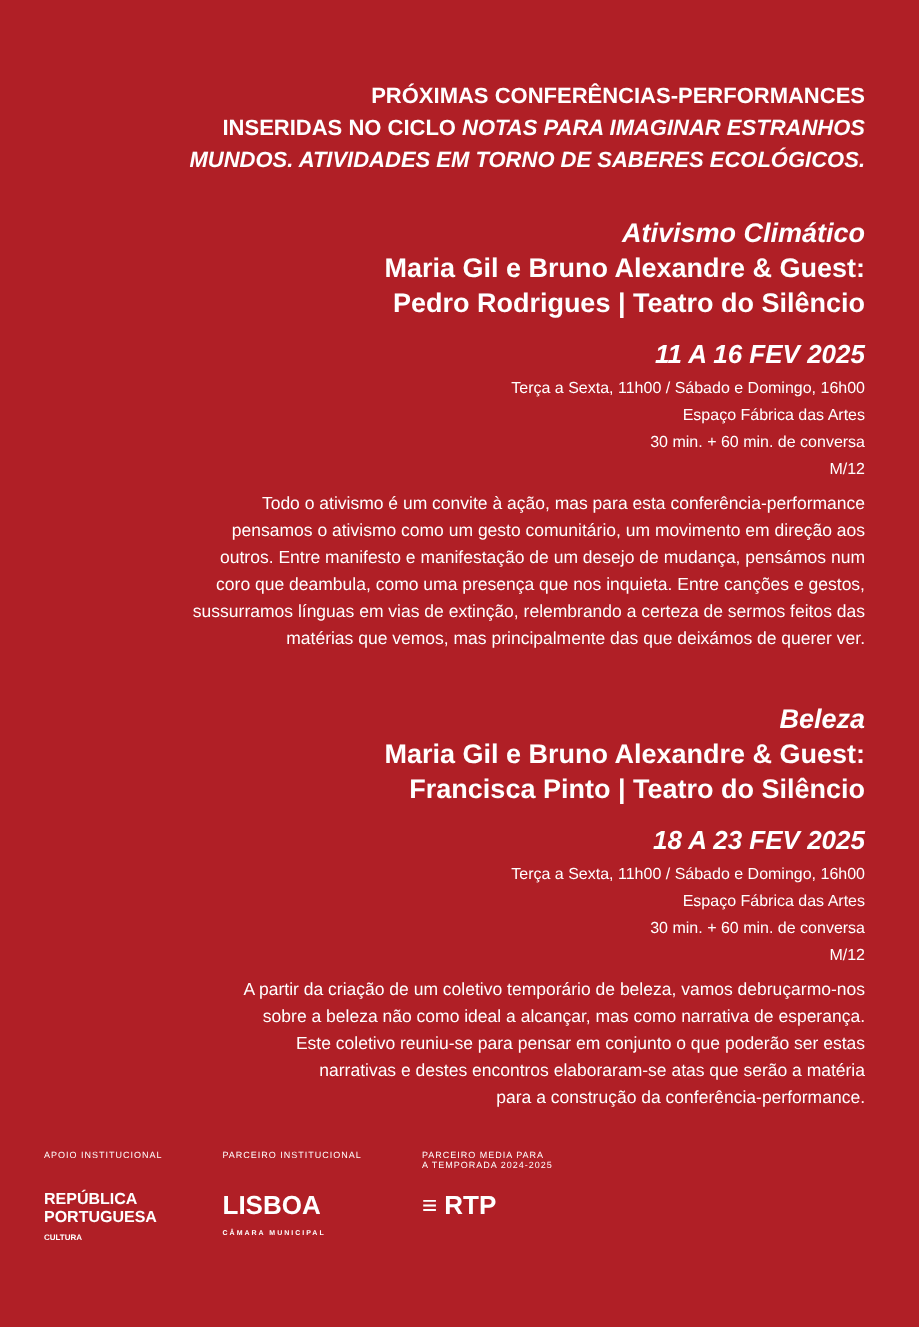PRÓXIMAS CONFERÊNCIAS-PERFORMANCES
INSERIDAS NO CICLO NOTAS PARA IMAGINAR ESTRANHOS
MUNDOS. ATIVIDADES EM TORNO DE SABERES ECOLÓGICOS.
Ativismo Climático
Maria Gil e Bruno Alexandre & Guest:
Pedro Rodrigues | Teatro do Silêncio
11 A 16 FEV 2025
Terça a Sexta, 11h00 / Sábado e Domingo, 16h00
Espaço Fábrica das Artes
30 min. + 60 min. de conversa
M/12
Todo o ativismo é um convite à ação, mas para esta conferência-performance
pensamos o ativismo como um gesto comunitário, um movimento em direção aos
outros. Entre manifesto e manifestação de um desejo de mudança, pensámos num
coro que deambula, como uma presença que nos inquieta. Entre canções e gestos,
sussurramos línguas em vias de extinção, relembrando a certeza de sermos feitos das
matérias que vemos, mas principalmente das que deixámos de querer ver.
Beleza
Maria Gil e Bruno Alexandre & Guest:
Francisca Pinto | Teatro do Silêncio
18 A 23 FEV 2025
Terça a Sexta, 11h00 / Sábado e Domingo, 16h00
Espaço Fábrica das Artes
30 min. + 60 min. de conversa
M/12
A partir da criação de um coletivo temporário de beleza, vamos debruçarmo-nos
sobre a beleza não como ideal a alcançar, mas como narrativa de esperança.
Este coletivo reuniu-se para pensar em conjunto o que poderão ser estas
narrativas e destes encontros elaboraram-se atas que serão a matéria
para a construção da conferência-performance.
APOIO INSTITUCIONAL
REPÚBLICA
PORTUGUESA
CULTURA
PARCEIRO INSTITUCIONAL
LISBOA
CÂMARA MUNICIPAL
PARCEIRO MEDIA PARA
A TEMPORADA 2024-2025
≡ RTP